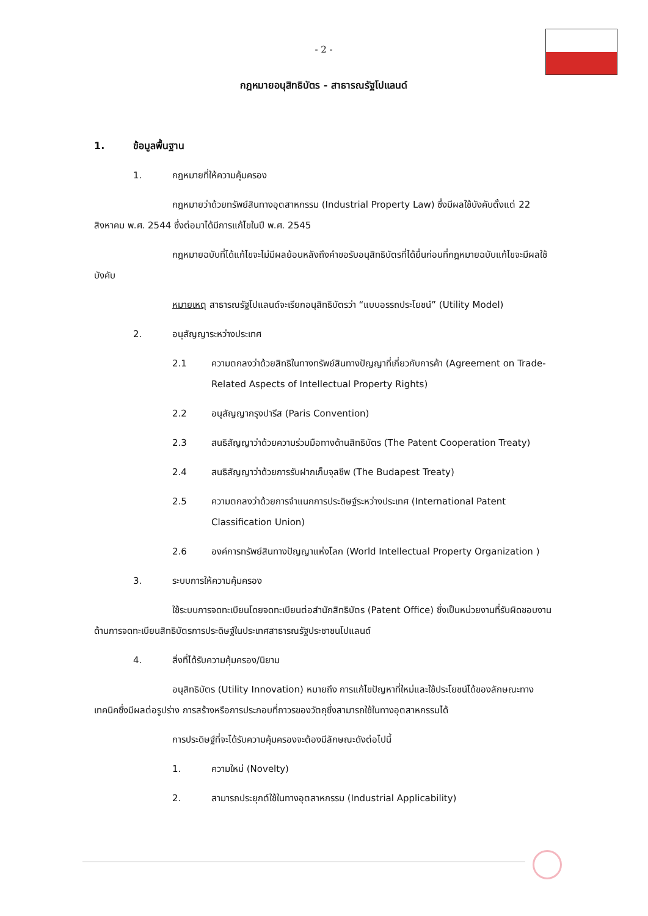- 2 -
กฎหมายอนุสิทธิบัตร - สาธารณรัฐโปแลนด์
1. ข้อมูลพื้นฐาน
1. กฎหมายที่ให้ความคุ้มครอง
กฎหมายว่าด้วยทรัพย์สินทางอุตสาหกรรม (Industrial Property Law) ซึ่งมีผลใช้บังคับตั้งแต่ 22 สิงหาคม พ.ศ. 2544 ซึ่งต่อมาได้มีการแก้ไขในปี พ.ศ. 2545
กฎหมายฉบับที่ได้แก้ไขจะไม่มีผลย้อนหลังถึงคำขอรับอนุสิทธิบัตรที่ได้ยื่นก่อนที่กฎหมายฉบับแก้ไขจะมีผลใช้บังคับ
หมายเหตุ สาธารณรัฐโปแลนด์จะเรียกอนุสิทธิบัตรว่า “แบบอรรถประโยชน์” (Utility Model)
2. อนุสัญญาระหว่างประเทศ
2.1 ความตกลงว่าด้วยสิทธิในทางทรัพย์สินทางปัญญาที่เกี่ยวกับการค้า (Agreement on Trade-Related Aspects of Intellectual Property Rights)
2.2 อนุสัญญากรุงปารีส (Paris Convention)
2.3 สนธิสัญญาว่าด้วยความร่วมมือทางด้านสิทธิบัตร (The Patent Cooperation Treaty)
2.4 สนธิสัญญาว่าด้วยการรับฝากเก็บจุลชีพ (The Budapest Treaty)
2.5 ความตกลงว่าด้วยการจำแนกการประดิษฐ์ระหว่างประเทศ (International Patent Classification Union)
2.6 องค์การทรัพย์สินทางปัญญาแห่งโลก (World Intellectual Property Organization )
3. ระบบการให้ความคุ้มครอง
ใช้ระบบการจดทะเบียนโดยจดทะเบียนต่อสำนักสิทธิบัตร (Patent Office) ซึ่งเป็นหน่วยงานที่รับผิดชอบงานด้านการจดทะเบียนสิทธิบัตรการประดิษฐ์ในประเทศสาธารณรัฐประชาชนโปแลนด์
4. สิ่งที่ได้รับความคุ้มครอง/นิยาม
อนุสิทธิบัตร (Utility Innovation) หมายถึง การแก้ไขปัญหาที่ใหม่และใช้ประโยชน์ได้ของลักษณะทางเทคนิคซึ่งมีผลต่อรูปร่าง การสร้างหรือการประกอบที่ถาวรของวัตถุซึ่งสามารถใช้ในทางอุตสาหกรรมได้
การประดิษฐ์ที่จะได้รับความคุ้มครองจะต้องมีลักษณะดังต่อไปนี้
1. ความใหม่ (Novelty)
2. สามารถประยุกต์ใช้ในทางอุตสาหกรรม (Industrial Applicability)